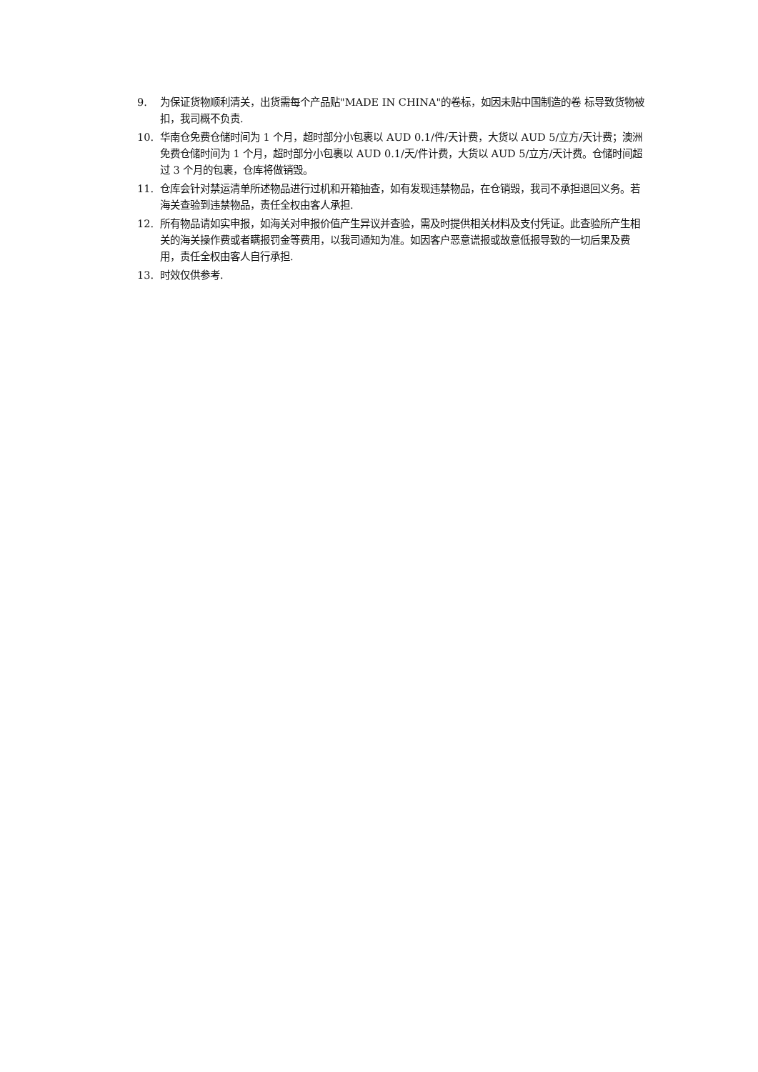9. 为保证货物顺利清关，出货需每个产品贴"MADE IN CHINA"的卷标，如因未贴中国制造的卷 标导致货物被扣，我司概不负责.
10. 华南仓免费仓储时间为 1 个月，超时部分小包裹以 AUD 0.1/件/天计费，大货以 AUD 5/立方/天计费；澳洲免费仓储时间为 1 个月，超时部分小包裹以 AUD 0.1/天/件计费，大货以 AUD 5/立方/天计费。仓储时间超过 3 个月的包裹，仓库将做销毁。
11. 仓库会针对禁运清单所述物品进行过机和开箱抽查，如有发现违禁物品，在仓销毁，我司不承担退回义务。若海关查验到违禁物品，责任全权由客人承担.
12. 所有物品请如实申报，如海关对申报价值产生异议并查验，需及时提供相关材料及支付凭证。此查验所产生相关的海关操作费或者瞒报罚金等费用，以我司通知为准。如因客户恶意谎报或故意低报导致的一切后果及费用，责任全权由客人自行承担.
13. 时效仅供参考.